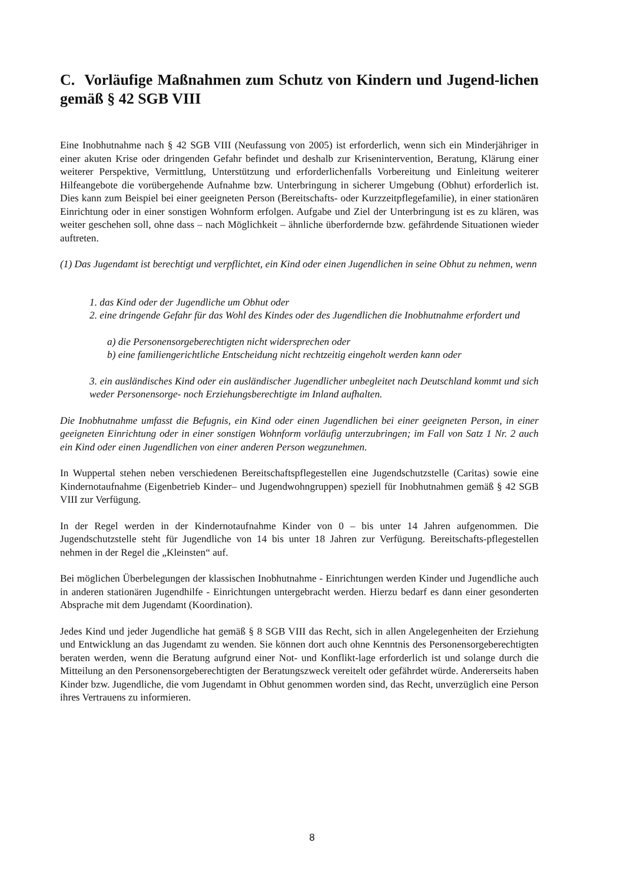C. Vorläufige Maßnahmen zum Schutz von Kindern und Jugend-lichen gemäß § 42 SGB VIII
Eine Inobhutnahme nach § 42 SGB VIII (Neufassung von 2005) ist erforderlich, wenn sich ein Minderjähriger in einer akuten Krise oder dringenden Gefahr befindet und deshalb zur Krisenintervention, Beratung, Klärung einer weiterer Perspektive, Vermittlung, Unterstützung und erforderlichenfalls Vorbereitung und Einleitung weiterer Hilfeangebote die vorübergehende Aufnahme bzw. Unterbringung in sicherer Umgebung (Obhut) erforderlich ist. Dies kann zum Beispiel bei einer geeigneten Person (Bereitschafts- oder Kurzzeitpflegefamilie), in einer stationären Einrichtung oder in einer sonstigen Wohnform erfolgen. Aufgabe und Ziel der Unterbringung ist es zu klären, was weiter geschehen soll, ohne dass – nach Möglichkeit – ähnliche überfordernde bzw. gefährdende Situationen wieder auftreten.
(1) Das Jugendamt ist berechtigt und verpflichtet, ein Kind oder einen Jugendlichen in seine Obhut zu nehmen, wenn
1. das Kind oder der Jugendliche um Obhut oder
2. eine dringende Gefahr für das Wohl des Kindes oder des Jugendlichen die Inobhutnahme erfordert und
a) die Personensorgeberechtigten nicht widersprechen oder
b) eine familiengerichtliche Entscheidung nicht rechtzeitig eingeholt werden kann oder
3. ein ausländisches Kind oder ein ausländischer Jugendlicher unbegleitet nach Deutschland kommt und sich weder Personensorge- noch Erziehungsberechtigte im Inland aufhalten.
Die Inobhutnahme umfasst die Befugnis, ein Kind oder einen Jugendlichen bei einer geeigneten Person, in einer geeigneten Einrichtung oder in einer sonstigen Wohnform vorläufig unterzubringen; im Fall von Satz 1 Nr. 2 auch ein Kind oder einen Jugendlichen von einer anderen Person wegzunehmen.
In Wuppertal stehen neben verschiedenen Bereitschaftspflegestellen eine Jugendschutzstelle (Caritas) sowie eine Kindernotaufnahme (Eigenbetrieb Kinder– und Jugendwohngruppen) speziell für Inobhutnahmen gemäß § 42 SGB VIII zur Verfügung.
In der Regel werden in der Kindernotaufnahme Kinder von 0 – bis unter 14 Jahren aufgenommen. Die Jugendschutzstelle steht für Jugendliche von 14 bis unter 18 Jahren zur Verfügung. Bereitschafts-pflegestellen nehmen in der Regel die „Kleinsten“ auf.
Bei möglichen Überbelegungen der klassischen Inobhutnahme - Einrichtungen werden Kinder und Jugendliche auch in anderen stationären Jugendhilfe - Einrichtungen untergebracht werden. Hierzu bedarf es dann einer gesonderten Absprache mit dem Jugendamt (Koordination).
Jedes Kind und jeder Jugendliche hat gemäß § 8 SGB VIII das Recht, sich in allen Angelegenheiten der Erziehung und Entwicklung an das Jugendamt zu wenden. Sie können dort auch ohne Kenntnis des Personensorgeberechtigten beraten werden, wenn die Beratung aufgrund einer Not- und Konflikt-lage erforderlich ist und solange durch die Mitteilung an den Personensorgeberechtigten der Beratungszweck vereitelt oder gefährdet würde. Andererseits haben Kinder bzw. Jugendliche, die vom Jugendamt in Obhut genommen worden sind, das Recht, unverzüglich eine Person ihres Vertrauens zu informieren.
8